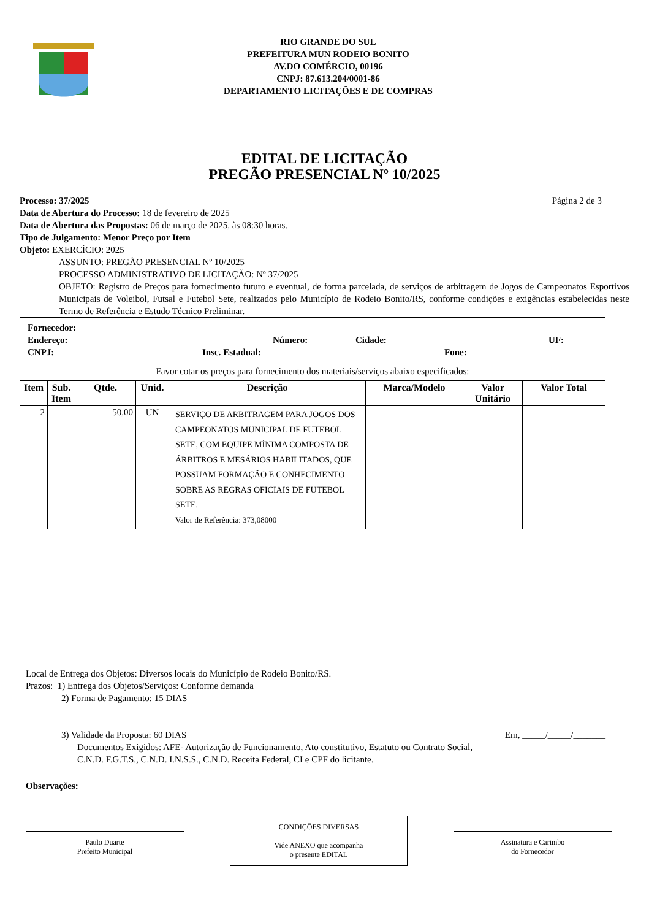RIO GRANDE DO SUL
PREFEITURA MUN RODEIO BONITO
AV.DO COMÉRCIO, 00196
CNPJ: 87.613.204/0001-86
DEPARTAMENTO LICITAÇÕES E DE COMPRAS
EDITAL DE LICITAÇÃO
PREGÃO PRESENCIAL Nº 10/2025
Processo: 37/2025 Página 2 de 3
Data de Abertura do Processo: 18 de fevereiro de 2025
Data de Abertura das Propostas: 06 de março de 2025, às 08:30 horas.
Tipo de Julgamento: Menor Preço por Item
Objeto: EXERCÍCIO: 2025
ASSUNTO: PREGÃO PRESENCIAL Nº 10/2025
PROCESSO ADMINISTRATIVO DE LICITAÇÃO: Nº 37/2025
OBJETO: Registro de Preços para fornecimento futuro e eventual, de forma parcelada, de serviços de arbitragem de Jogos de Campeonatos Esportivos Municipais de Voleibol, Futsal e Futebol Sete, realizados pelo Município de Rodeio Bonito/RS, conforme condições e exigências estabelecidas neste Termo de Referência e Estudo Técnico Preliminar.
| Fornecedor: Endereço: Número: Cidade: UF: CNPJ: Insc. Estadual: Fone: | | | | | | | |
| Favor cotar os preços para fornecimento dos materiais/serviços abaixo especificados: | | | | | | | |
| Item | Sub. Item | Qtde. | Unid. | Descrição | Marca/Modelo | Valor Unitário | Valor Total |
| 2 | | 50,00 | UN | SERVIÇO DE ARBITRAGEM PARA JOGOS DOS CAMPEONATOS MUNICIPAL DE FUTEBOL SETE, COM EQUIPE MÍNIMA COMPOSTA DE ÁRBITROS E MESÁRIOS HABILITADOS, QUE POSSUAM FORMAÇÃO E CONHECIMENTO SOBRE AS REGRAS OFICIAIS DE FUTEBOL SETE. Valor de Referência: 373,08000 | | | |
Local de Entrega dos Objetos: Diversos locais do Município de Rodeio Bonito/RS.
Prazos: 1) Entrega dos Objetos/Serviços: Conforme demanda
2) Forma de Pagamento: 15 DIAS
3) Validade da Proposta: 60 DIAS
Documentos Exigidos: AFE- Autorização de Funcionamento, Ato constitutivo, Estatuto ou Contrato Social, C.N.D. F.G.T.S., C.N.D. I.N.S.S., C.N.D. Receita Federal, CI e CPF do licitante.
Em, _____/_____/_______
Observações:
Paulo Duarte
Prefeito Municipal
CONDIÇÕES DIVERSAS
Vide ANEXO que acompanha
o presente EDITAL
Assinatura e Carimbo
do Fornecedor